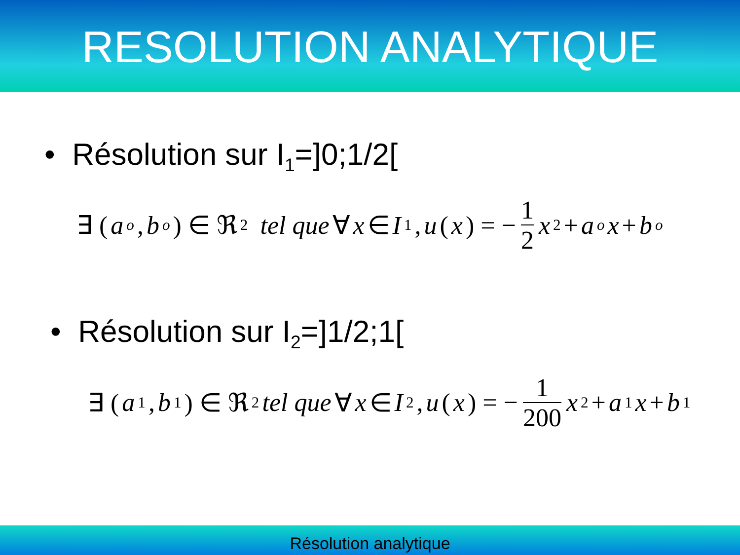RESOLUTION ANALYTIQUE
• Résolution sur I<sub>1</sub>=]0;1/2[
∃ (a<sub>o</sub>, b<sub>o</sub>) ∈ ℜ<sup>2</sup> tel que ∀ x ∈ I<sub>1</sub>, u (x) = − 1 2 x<sup>2</sup> + a<sub>o</sub> x + b<sub>o</sub>
• Résolution sur I<sub>2</sub>=]1/2;1[
∃ (a<sub>1</sub>, b<sub>1</sub>) ∈ ℜ<sup>2</sup> tel que ∀ x ∈ I<sub>2</sub>, u (x) = − 1 200 x<sup>2</sup> + a<sub>1</sub> x + b<sub>1</sub>
Résolution analytique